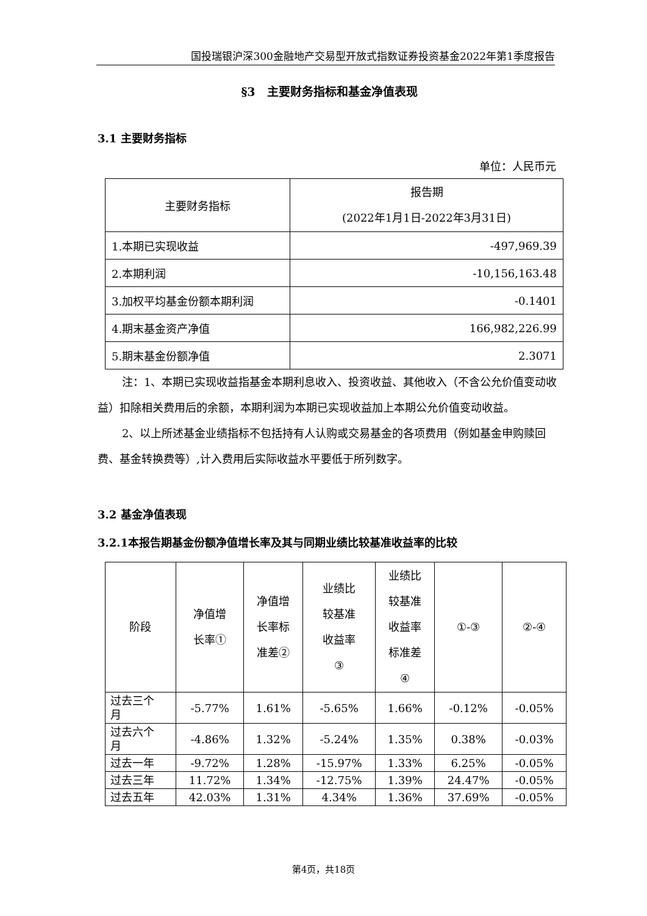国投瑞银沪深300金融地产交易型开放式指数证券投资基金2022年第1季度报告
§3　主要财务指标和基金净值表现
3.1 主要财务指标
单位：人民币元
| 主要财务指标 | 报告期 (2022年1月1日-2022年3月31日) |
| --- | --- |
| 1.本期已实现收益 | -497,969.39 |
| 2.本期利润 | -10,156,163.48 |
| 3.加权平均基金份额本期利润 | -0.1401 |
| 4.期末基金资产净值 | 166,982,226.99 |
| 5.期末基金份额净值 | 2.3071 |
注：1、本期已实现收益指基金本期利息收入、投资收益、其他收入（不含公允价值变动收益）扣除相关费用后的余额，本期利润为本期已实现收益加上本期公允价值变动收益。
2、以上所述基金业绩指标不包括持有人认购或交易基金的各项费用（例如基金申购赎回费、基金转换费等）,计入费用后实际收益水平要低于所列数字。
3.2 基金净值表现
3.2.1本报告期基金份额净值增长率及其与同期业绩比较基准收益率的比较
| 阶段 | 净值增 长率① | 净值增 长率标 准差② | 业绩比 较基准 收益率 ③ | 业绩比 较基准 收益率 标准差 ④ | ①-③ | ②-④ |
| --- | --- | --- | --- | --- | --- | --- |
| 过去三个 月 | -5.77% | 1.61% | -5.65% | 1.66% | -0.12% | -0.05% |
| 过去六个 月 | -4.86% | 1.32% | -5.24% | 1.35% | 0.38% | -0.03% |
| 过去一年 | -9.72% | 1.28% | -15.97% | 1.33% | 6.25% | -0.05% |
| 过去三年 | 11.72% | 1.34% | -12.75% | 1.39% | 24.47% | -0.05% |
| 过去五年 | 42.03% | 1.31% | 4.34% | 1.36% | 37.69% | -0.05% |
第4页，共18页